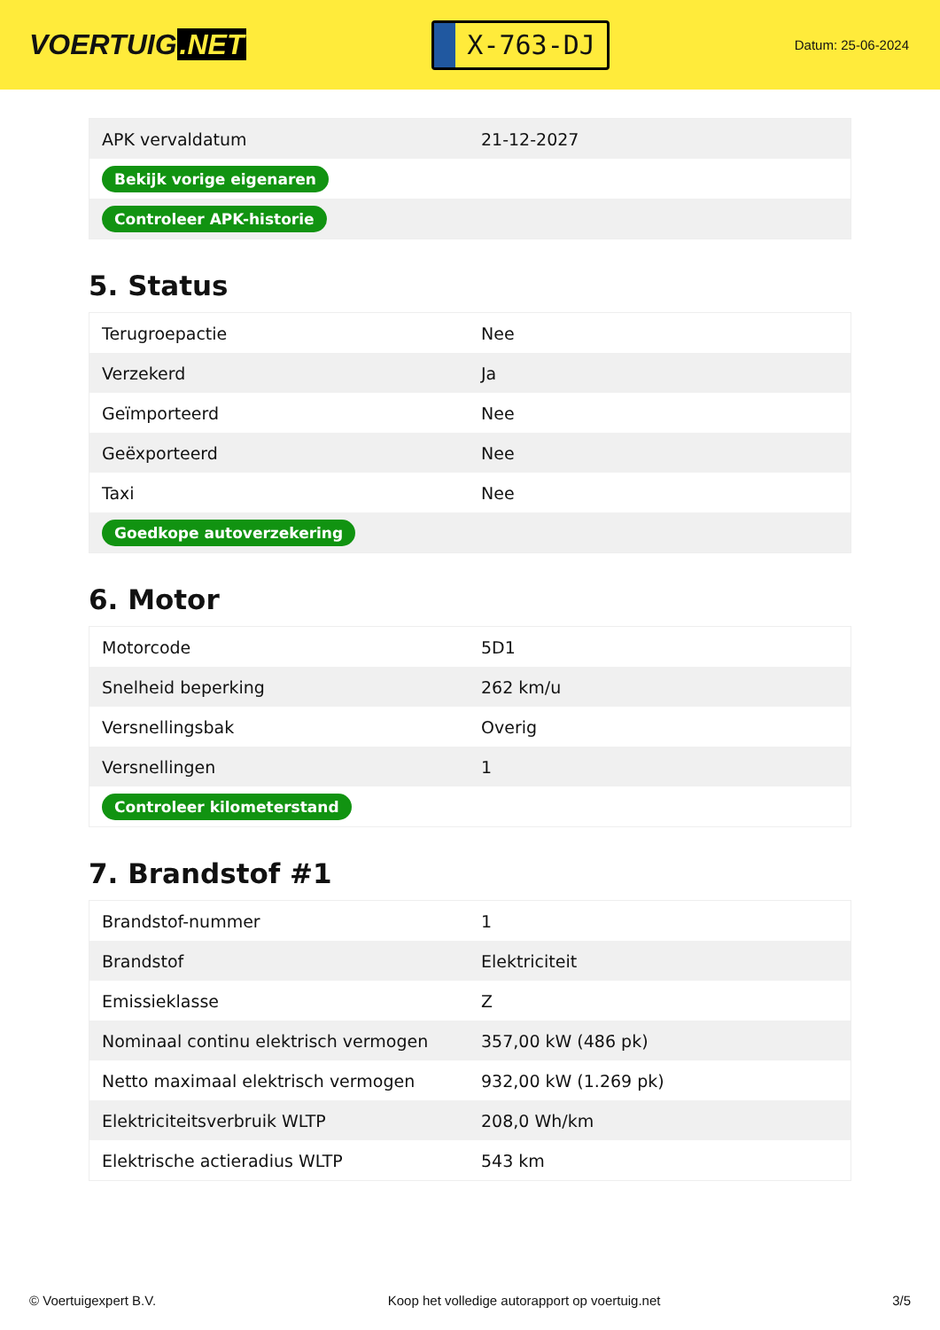VOERTUIG.NET
X-763-DJ
Datum: 25-06-2024
| APK vervaldatum | 21-12-2027 |
| Bekijk vorige eigenaren | |
| Controleer APK-historie | |
5. Status
| Terugroepactie | Nee |
| Verzekerd | Ja |
| Geïmporteerd | Nee |
| Geëxporteerd | Nee |
| Taxi | Nee |
| Goedkope autoverzekering | |
6. Motor
| Motorcode | 5D1 |
| Snelheid beperking | 262 km/u |
| Versnellingsbak | Overig |
| Versnellingen | 1 |
| Controleer kilometerstand | |
7. Brandstof #1
| Brandstof-nummer | 1 |
| Brandstof | Elektriciteit |
| Emissieklasse | Z |
| Nominaal continu elektrisch vermogen | 357,00 kW (486 pk) |
| Netto maximaal elektrisch vermogen | 932,00 kW (1.269 pk) |
| Elektriciteitsverbruik WLTP | 208,0 Wh/km |
| Elektrische actieradius WLTP | 543 km |
© Voertuigexpert B.V. Koop het volledige autorapport op voertuig.net 3/5